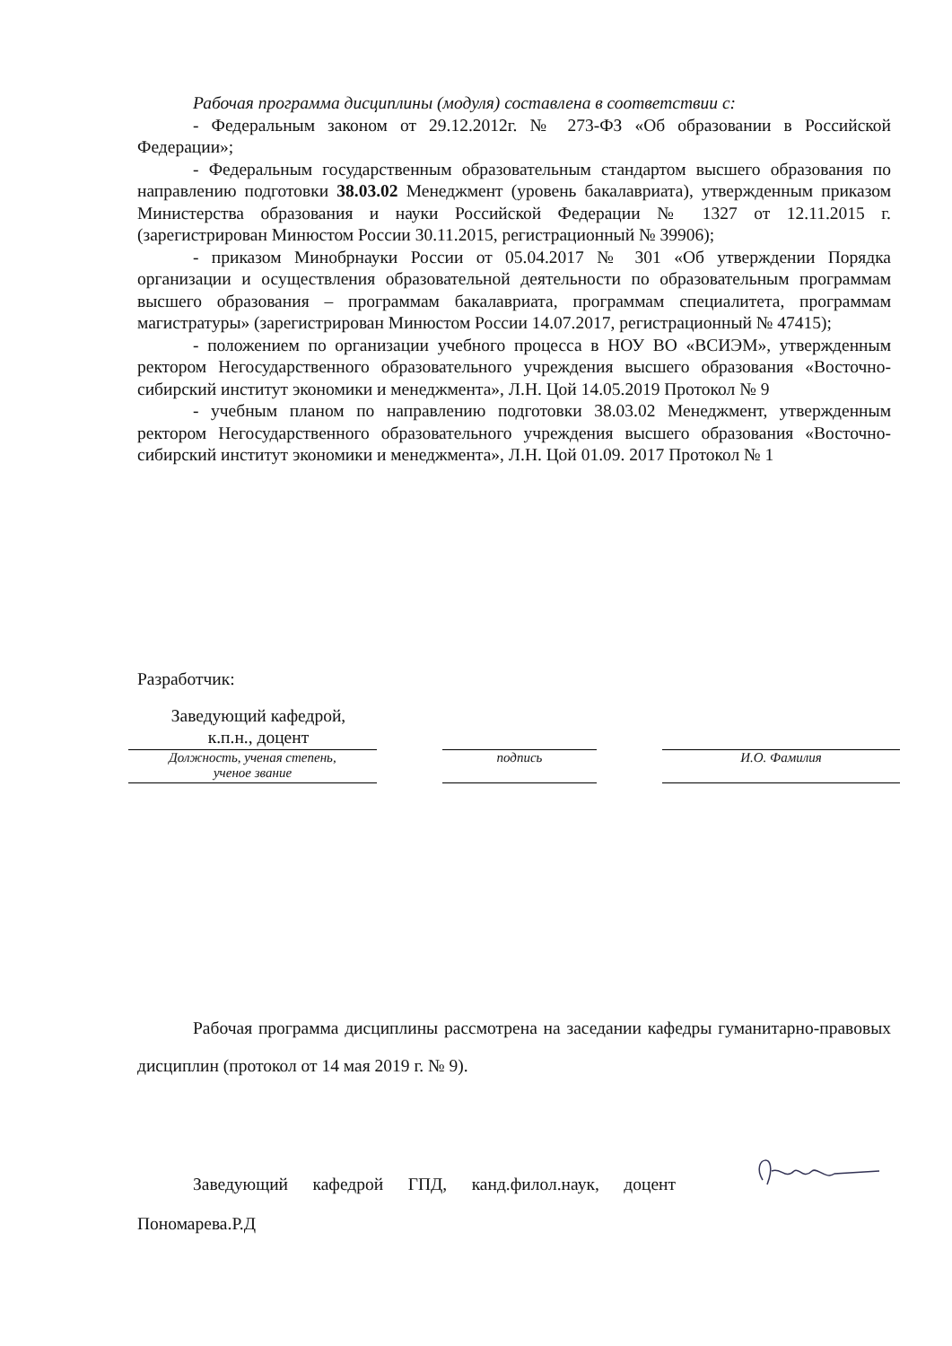Рабочая программа дисциплины (модуля) составлена в соответствии с:
- Федеральным законом от 29.12.2012г. № 273-ФЗ «Об образовании в Российской Федерации»;
- Федеральным государственным образовательным стандартом высшего образования по направлению подготовки 38.03.02 Менеджмент (уровень бакалавриата), утвержденным приказом Министерства образования и науки Российской Федерации № 1327 от 12.11.2015 г. (зарегистрирован Минюстом России 30.11.2015, регистрационный № 39906);
- приказом Минобрнауки России от 05.04.2017 № 301 «Об утверждении Порядка организации и осуществления образовательной деятельности по образовательным программам высшего образования – программам бакалавриата, программам специалитета, программам магистратуры» (зарегистрирован Минюстом России 14.07.2017, регистрационный № 47415);
- положением по организации учебного процесса в НОУ ВО «ВСИЭМ», утвержденным ректором Негосударственного образовательного учреждения высшего образования «Восточно-сибирский институт экономики и менеджмента», Л.Н. Цой 14.05.2019 Протокол № 9
- учебным планом по направлению подготовки 38.03.02 Менеджмент, утвержденным ректором Негосударственного образовательного учреждения высшего образования «Восточно-сибирский институт экономики и менеджмента», Л.Н. Цой 01.09. 2017 Протокол № 1
Разработчик:
Заведующий кафедрой,
к.п.н., доцент
Должность, ученая степень,
ученое звание
подпись И.О. Фамилия
Рабочая программа дисциплины рассмотрена на заседании кафедры гуманитарно-правовых дисциплин (протокол от 14 мая 2019 г. № 9).
Заведующий кафедрой ГПД, канд.филол.наук, доцент Пономарева.Р.Д